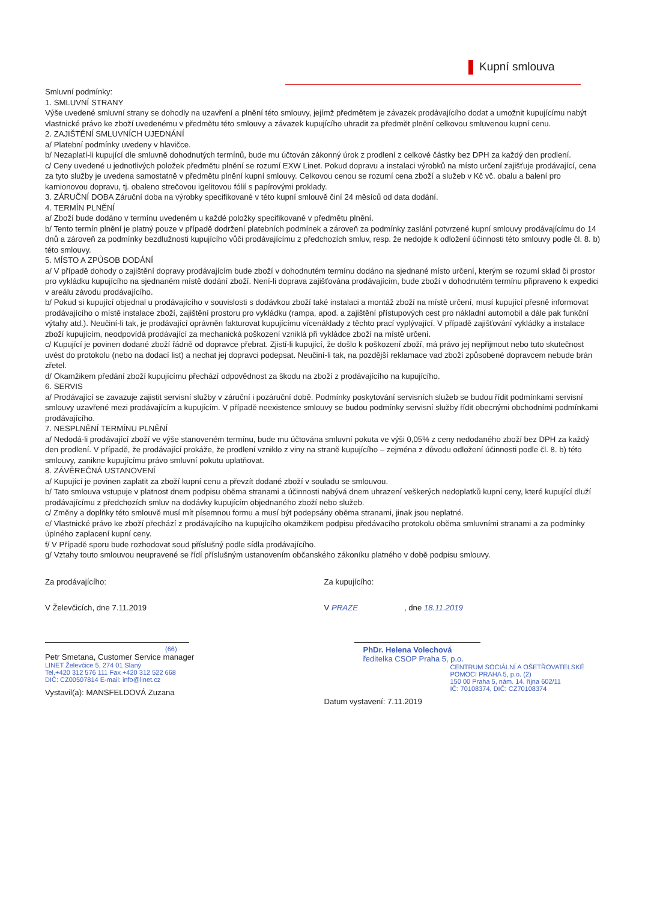Kupní smlouva
Smluvní podmínky:
1. SMLUVNÍ STRANY
Výše uvedené smluvní strany se dohodly na uzavření a plnění této smlouvy, jejímž předmětem je závazek prodávajícího dodat a umožnit kupujícímu nabýt vlastnické právo ke zboží uvedenému v předmětu této smlouvy a závazek kupujícího uhradit za předmět plnění celkovou smluvenou kupní cenu.
2. ZAJIŠTĚNÍ SMLUVNÍCH UJEDNÁNÍ
a/ Platební podmínky uvedeny v hlavičce.
b/ Nezaplatí-li kupující dle smluvně dohodnutých termínů, bude mu účtován zákonný úrok z prodlení z celkové částky bez DPH za každý den prodlení.
c/ Ceny uvedené u jednotlivých položek předmětu plnění se rozumí EXW Linet. Pokud dopravu a instalaci výrobků na místo určení zajišťuje prodávající, cena za tyto služby je uvedena samostatně v předmětu plnění kupní smlouvy. Celkovou cenou se rozumí cena zboží a služeb v Kč vč. obalu a balení pro kamionovou dopravu, tj. obaleno strečovou igelitovou fólií s papírovými proklady.
3. ZÁRUČNÍ DOBA Záruční doba na výrobky specifikované v této kupní smlouvě činí 24 měsíců od data dodání.
4. TERMÍN PLNĚNÍ
a/ Zboží bude dodáno v termínu uvedeném u každé položky specifikované v předmětu plnění.
b/ Tento termín plnění je platný pouze v případě dodržení platebních podmínek a zároveň za podmínky zaslání potvrzené kupní smlouvy prodávajícímu do 14 dnů a zároveň za podmínky bezdlužnosti kupujícího vůči prodávajícímu z předchozích smluv, resp. že nedojde k odložení účinnosti této smlouvy podle čl. 8. b) této smlouvy.
5. MÍSTO A ZPŮSOB DODÁNÍ
a/ V případě dohody o zajištění dopravy prodávajícím bude zboží v dohodnutém termínu dodáno na sjednané místo určení, kterým se rozumí sklad či prostor pro vykládku kupujícího na sjednaném místě dodání zboží. Není-li doprava zajišťována prodávajícím, bude zboží v dohodnutém termínu připraveno k expedici v areálu závodu prodávajícího.
b/ Pokud si kupující objednal u prodávajícího v souvislosti s dodávkou zboží také instalaci a montáž zboží na místě určení, musí kupující přesně informovat prodávajícího o místě instalace zboží, zajištění prostoru pro vykládku (rampa, apod. a zajištění přístupových cest pro nákladní automobil a dále pak funkční výtahy atd.). Neučiní-li tak, je prodávající oprávněn fakturovat kupujícímu vícenáklady z těchto prací vyplývající. V případě zajišťování vykládky a instalace zboží kupujícím, neodpovídá prodávající za mechanická poškození vzniklá při vykládce zboží na místě určení.
c/ Kupující je povinen dodané zboží řádně od dopravce přebrat. Zjistí-li kupující, že došlo k poškození zboží, má právo jej nepřijmout nebo tuto skutečnost uvést do protokolu (nebo na dodací list) a nechat jej dopravci podepsat. Neučiní-li tak, na pozdější reklamace vad zboží způsobené dopravcem nebude brán zřetel.
d/ Okamžikem předání zboží kupujícímu přechází odpovědnost za škodu na zboží z prodávajícího na kupujícího.
6. SERVIS
a/ Prodávající se zavazuje zajistit servisní služby v záruční i pozáruční době. Podmínky poskytování servisních služeb se budou řídit podmínkami servisní smlouvy uzavřené mezi prodávajícím a kupujícím. V případě neexistence smlouvy se budou podmínky servisní služby řídit obecnými obchodními podmínkami prodávajícího.
7. NESPLNĚNÍ TERMÍNU PLNĚNÍ
a/ Nedodá-li prodávající zboží ve výše stanoveném termínu, bude mu účtována smluvní pokuta ve výši 0,05% z ceny nedodaného zboží bez DPH za každý den prodlení. V případě, že prodávající prokáže, že prodlení vzniklo z viny na straně kupujícího – zejména z důvodu odložení účinnosti podle čl. 8. b) této smlouvy, zanikne kupujícímu právo smluvní pokutu uplatňovat.
8. ZÁVĚREČNÁ USTANOVENÍ
a/ Kupující je povinen zaplatit za zboží kupní cenu a převzít dodané zboží v souladu se smlouvou.
b/ Tato smlouva vstupuje v platnost dnem podpisu oběma stranami a účinnosti nabývá dnem uhrazení veškerých nedoplatků kupní ceny, které kupující dluží prodávajícímu z předchozích smluv na dodávky kupujícím objednaného zboží nebo služeb.
c/ Změny a doplňky této smlouvě musí mít písemnou formu a musí být podepsány oběma stranami, jinak jsou neplatné.
e/ Vlastnické právo ke zboží přechází z prodávajícího na kupujícího okamžikem podpisu předávacího protokolu oběma smluvními stranami a za podmínky úplného zaplacení kupní ceny.
f/ V Případě sporu bude rozhodovat soud příslušný podle sídla prodávajícího.
g/ Vztahy touto smlouvou neupravené se řídí příslušným ustanovením občanského zákoníku platného v době podpisu smlouvy.
Za prodávajícího:
V Želevčicích, dne 7.11.2019
(66)
Petr Smetana, Customer Service manager
LINET Želevčice 5, 274 01 Slaný
Tel.+420 312 576 111 Fax +420 312 522 668
DIČ: CZ00507814 E-mail: info@linet.cz
Vystavil(a): MANSFELDOVÁ Zuzana
Za kupujícího:
V PRAZE , dne 18.11.2019
PhDr. Helena Volechová
ředitelka CSOP Praha 5, p.o.
CENTRUM SOCIÁLNÍ A OŠETŘOVATELSKÉ POMOCI PRAHA 5, p.o. (2)
150 00 Praha 5, nám. 14. října 602/11
IČ: 70108374, DIČ: CZ70108374
Datum vystavení: 7.11.2019